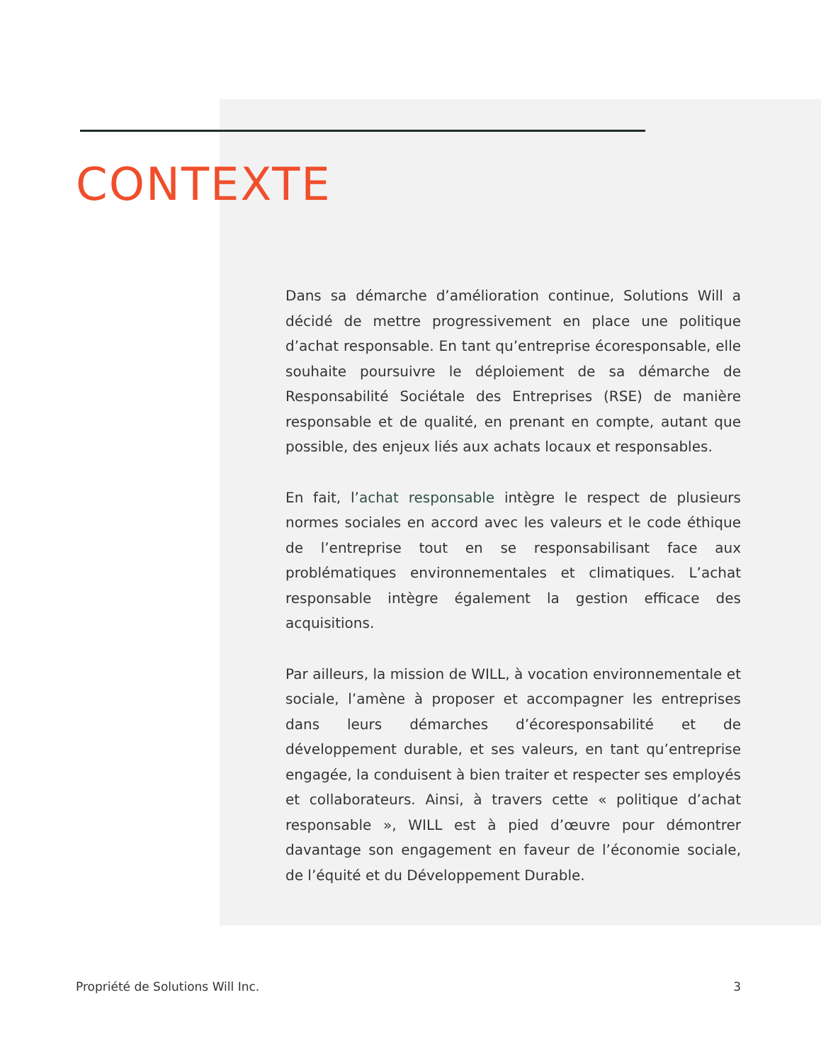CONTEXTE
Dans sa démarche d’amélioration continue, Solutions Will a décidé de mettre progressivement en place une politique d’achat responsable. En tant qu’entreprise écoresponsable, elle souhaite poursuivre le déploiement de sa démarche de Responsabilité Sociétale des Entreprises (RSE) de manière responsable et de qualité, en prenant en compte, autant que possible, des enjeux liés aux achats locaux et responsables.
En fait, l’achat responsable intègre le respect de plusieurs normes sociales en accord avec les valeurs et le code éthique de l’entreprise tout en se responsabilisant face aux problématiques environnementales et climatiques. L’achat responsable intègre également la gestion efficace des acquisitions.
Par ailleurs, la mission de WILL, à vocation environnementale et sociale, l’amène à proposer et accompagner les entreprises dans leurs démarches d’écoresponsabilité et de développement durable, et ses valeurs, en tant qu’entreprise engagée, la conduisent à bien traiter et respecter ses employés et collaborateurs. Ainsi, à travers cette « politique d’achat responsable », WILL est à pied d’œuvre pour démontrer davantage son engagement en faveur de l’économie sociale, de l’équité et du Développement Durable.
Propriété de Solutions Will Inc. 3